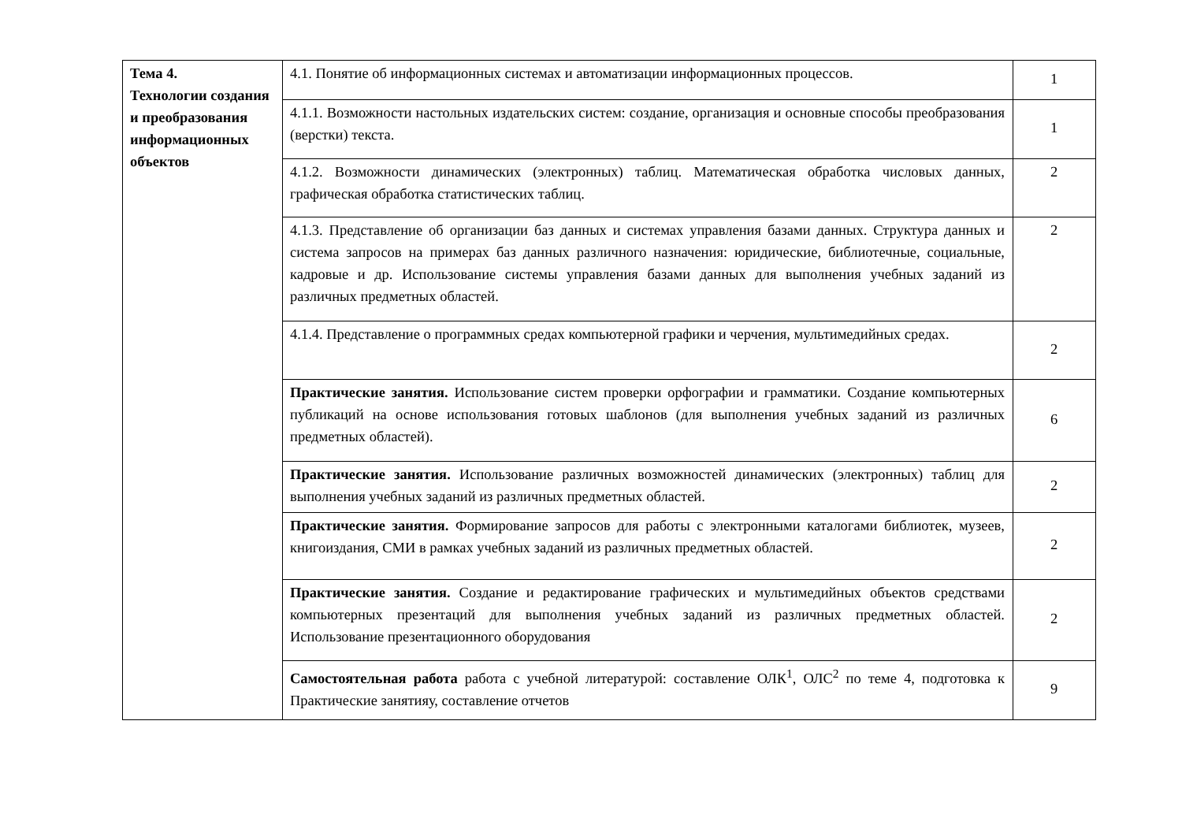| Тема 4. Технологии создания и преобразования информационных объектов | 4.1. Понятие об информационных системах и автоматизации информационных процессов. | 1 |
| | 4.1.1. Возможности настольных издательских систем: создание, организация и основные способы преобразования (верстки) текста. | 1 |
| | 4.1.2. Возможности динамических (электронных) таблиц. Математическая обработка числовых данных, графическая обработка статистических таблиц. | 2 |
| | 4.1.3. Представление об организации баз данных и системах управления базами данных. Структура данных и система запросов на примерах баз данных различного назначения: юридические, библиотечные, социальные, кадровые и др. Использование системы управления базами данных для выполнения учебных заданий из различных предметных областей. | 2 |
| | 4.1.4. Представление о программных средах компьютерной графики и черчения, мультимедийных средах. | 2 |
| | Практические занятия. Использование систем проверки орфографии и грамматики. Создание компьютерных публикаций на основе использования готовых шаблонов (для выполнения учебных заданий из различных предметных областей). | 6 |
| | Практические занятия. Использование различных возможностей динамических (электронных) таблиц для выполнения учебных заданий из различных предметных областей. | 2 |
| | Практические занятия. Формирование запросов для работы с электронными каталогами библиотек, музеев, книгоиздания, СМИ в рамках учебных заданий из различных предметных областей. | 2 |
| | Практические занятия. Создание и редактирование графических и мультимедийных объектов средствами компьютерных презентаций для выполнения учебных заданий из различных предметных областей. Использование презентационного оборудования | 2 |
| | Самостоятельная работа работа с учебной литературой: составление ОЛК<sup>1</sup>, ОЛС<sup>2</sup> по теме 4, подготовка к Практические занятияу, составление отчетов | 9 |